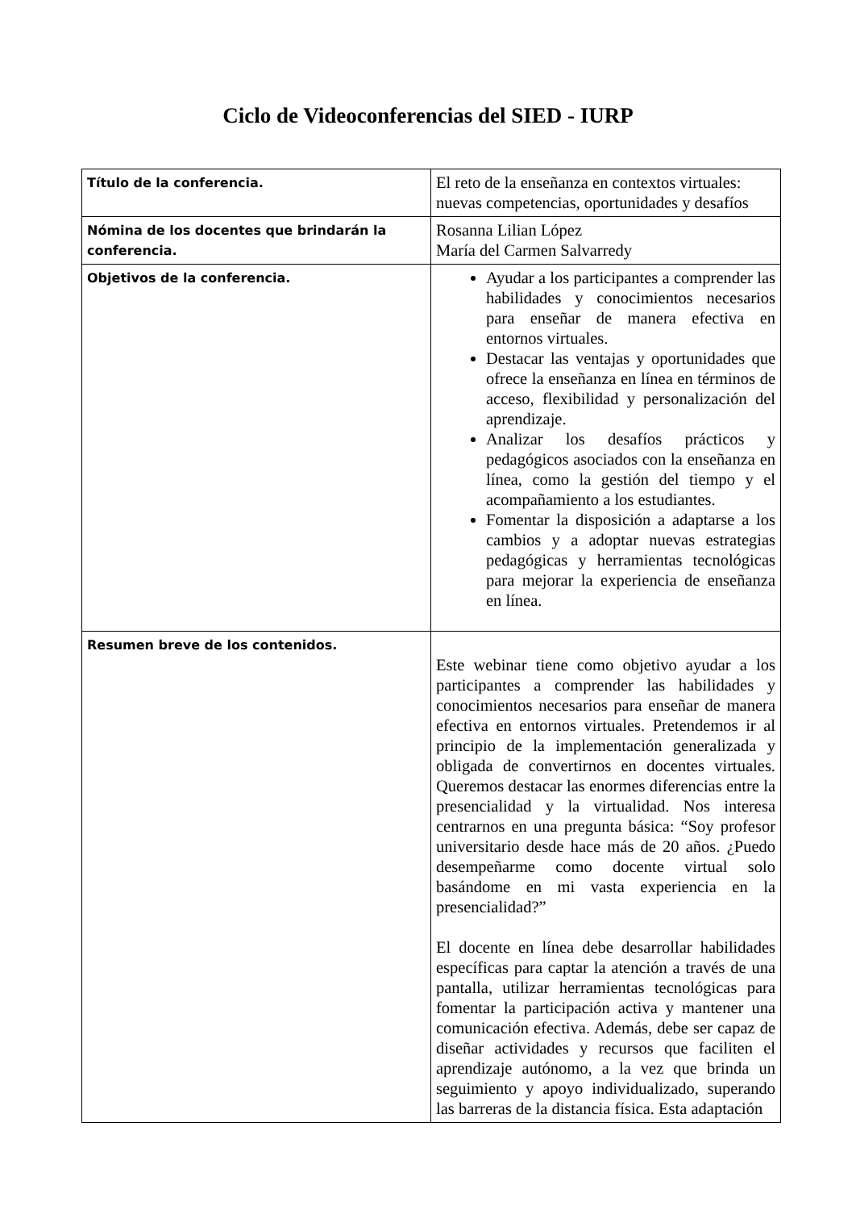Ciclo de Videoconferencias del SIED - IURP
| Título de la conferencia. | El reto de la enseñanza en contextos virtuales: nuevas competencias, oportunidades y desafíos |
| Nómina de los docentes que brindarán la conferencia. | Rosanna Lilian López María del Carmen Salvarredy |
| Objetivos de la conferencia. | Ayudar a los participantes a comprender las habilidades y conocimientos necesarios para enseñar de manera efectiva en entornos virtuales. Destacar las ventajas y oportunidades que ofrece la enseñanza en línea en términos de acceso, flexibilidad y personalización del aprendizaje. Analizar los desafíos prácticos y pedagógicos asociados con la enseñanza en línea, como la gestión del tiempo y el acompañamiento a los estudiantes. Fomentar la disposición a adaptarse a los cambios y a adoptar nuevas estrategias pedagógicas y herramientas tecnológicas para mejorar la experiencia de enseñanza en línea. |
| Resumen breve de los contenidos. | Este webinar tiene como objetivo ayudar a los participantes a comprender las habilidades y conocimientos necesarios para enseñar de manera efectiva en entornos virtuales. Pretendemos ir al principio de la implementación generalizada y obligada de convertirnos en docentes virtuales. Queremos destacar las enormes diferencias entre la presencialidad y la virtualidad. Nos interesa centrarnos en una pregunta básica: “Soy profesor universitario desde hace más de 20 años. ¿Puedo desempeñarme como docente virtual solo basándome en mi vasta experiencia en la presencialidad?” El docente en línea debe desarrollar habilidades específicas para captar la atención a través de una pantalla, utilizar herramientas tecnológicas para fomentar la participación activa y mantener una comunicación efectiva. Además, debe ser capaz de diseñar actividades y recursos que faciliten el aprendizaje autónomo, a la vez que brinda un seguimiento y apoyo individualizado, superando las barreras de la distancia física. Esta adaptación |